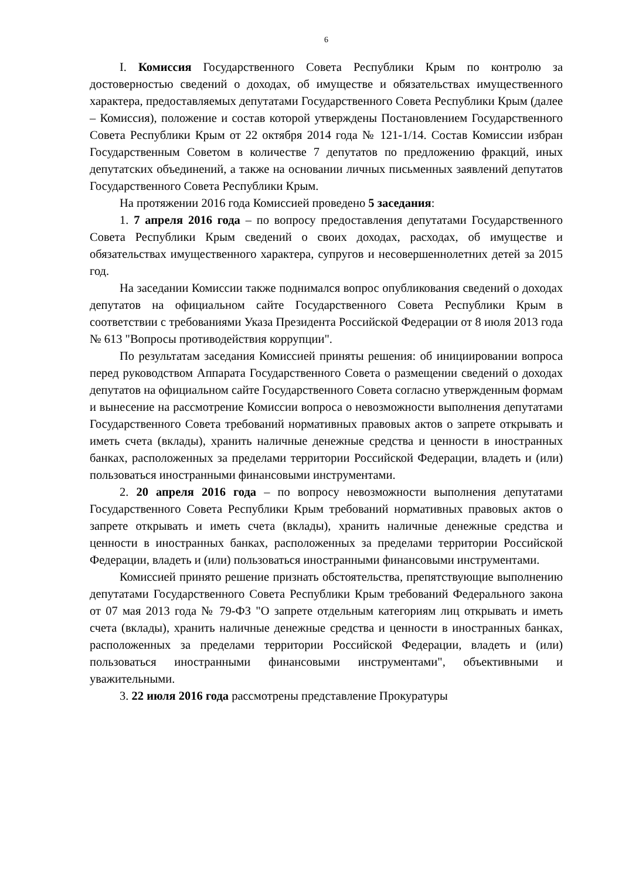6
I. Комиссия Государственного Совета Республики Крым по контролю за достоверностью сведений о доходах, об имуществе и обязательствах имущественного характера, предоставляемых депутатами Государственного Совета Республики Крым (далее – Комиссия), положение и состав которой утверждены Постановлением Государственного Совета Республики Крым от 22 октября 2014 года № 121-1/14. Состав Комиссии избран Государственным Советом в количестве 7 депутатов по предложению фракций, иных депутатских объединений, а также на основании личных письменных заявлений депутатов Государственного Совета Республики Крым.
На протяжении 2016 года Комиссией проведено 5 заседания:
1. 7 апреля 2016 года – по вопросу предоставления депутатами Государственного Совета Республики Крым сведений о своих доходах, расходах, об имуществе и обязательствах имущественного характера, супругов и несовершеннолетних детей за 2015 год.
На заседании Комиссии также поднимался вопрос опубликования сведений о доходах депутатов на официальном сайте Государственного Совета Республики Крым в соответствии с требованиями Указа Президента Российской Федерации от 8 июля 2013 года № 613 "Вопросы противодействия коррупции".
По результатам заседания Комиссией приняты решения: об инициировании вопроса перед руководством Аппарата Государственного Совета о размещении сведений о доходах депутатов на официальном сайте Государственного Совета согласно утвержденным формам и вынесение на рассмотрение Комиссии вопроса о невозможности выполнения депутатами Государственного Совета требований нормативных правовых актов о запрете открывать и иметь счета (вклады), хранить наличные денежные средства и ценности в иностранных банках, расположенных за пределами территории Российской Федерации, владеть и (или) пользоваться иностранными финансовыми инструментами.
2. 20 апреля 2016 года – по вопросу невозможности выполнения депутатами Государственного Совета Республики Крым требований нормативных правовых актов о запрете открывать и иметь счета (вклады), хранить наличные денежные средства и ценности в иностранных банках, расположенных за пределами территории Российской Федерации, владеть и (или) пользоваться иностранными финансовыми инструментами.
Комиссией принято решение признать обстоятельства, препятствующие выполнению депутатами Государственного Совета Республики Крым требований Федерального закона от 07 мая 2013 года № 79-ФЗ "О запрете отдельным категориям лиц открывать и иметь счета (вклады), хранить наличные денежные средства и ценности в иностранных банках, расположенных за пределами территории Российской Федерации, владеть и (или) пользоваться иностранными финансовыми инструментами", объективными и уважительными.
3. 22 июля 2016 года рассмотрены представление Прокуратуры